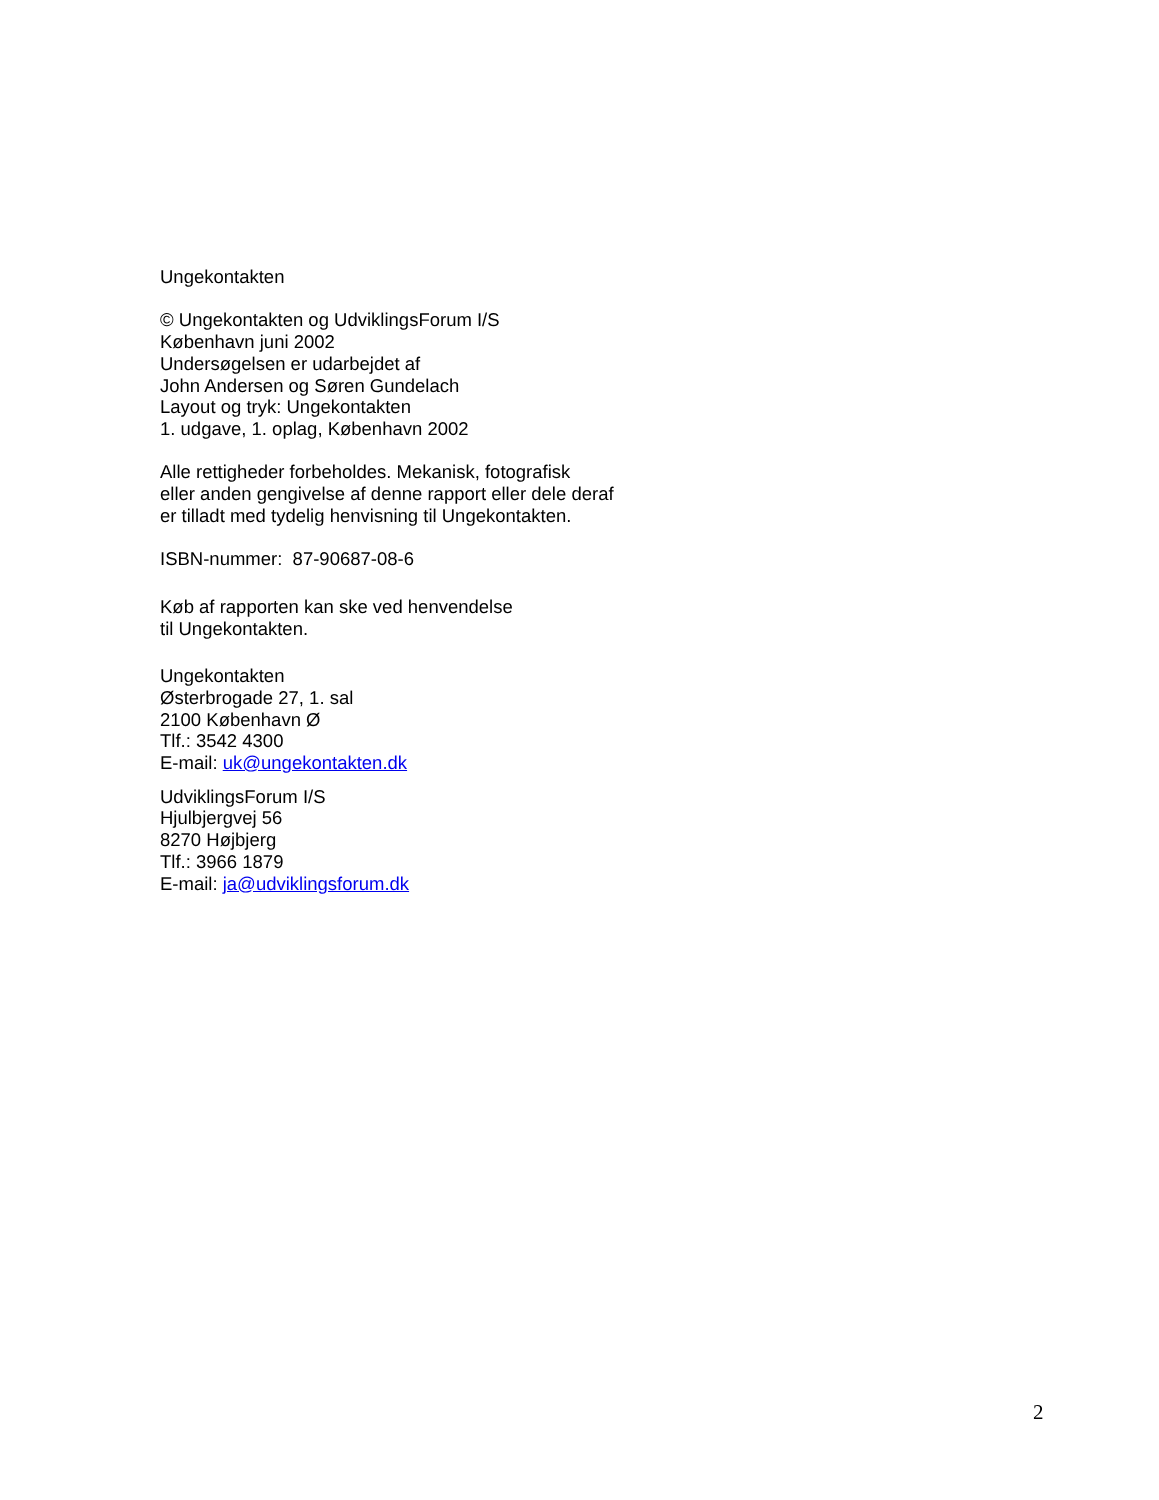Ungekontakten
© Ungekontakten og UdviklingsForum I/S
København juni 2002
Undersøgelsen er udarbejdet af
John Andersen og Søren Gundelach
Layout og tryk: Ungekontakten
1. udgave, 1. oplag, København 2002
Alle rettigheder forbeholdes. Mekanisk, fotografisk
eller anden gengivelse af denne rapport eller dele deraf
er tilladt med tydelig henvisning til Ungekontakten.
ISBN-nummer: 87-90687-08-6
Køb af rapporten kan ske ved henvendelse
til Ungekontakten.
Ungekontakten
Østerbrogade 27, 1. sal
2100 København Ø
Tlf.: 3542 4300
E-mail: uk@ungekontakten.dk
UdviklingsForum I/S
Hjulbjergvej 56
8270 Højbjerg
Tlf.: 3966 1879
E-mail: ja@udviklingsforum.dk
2